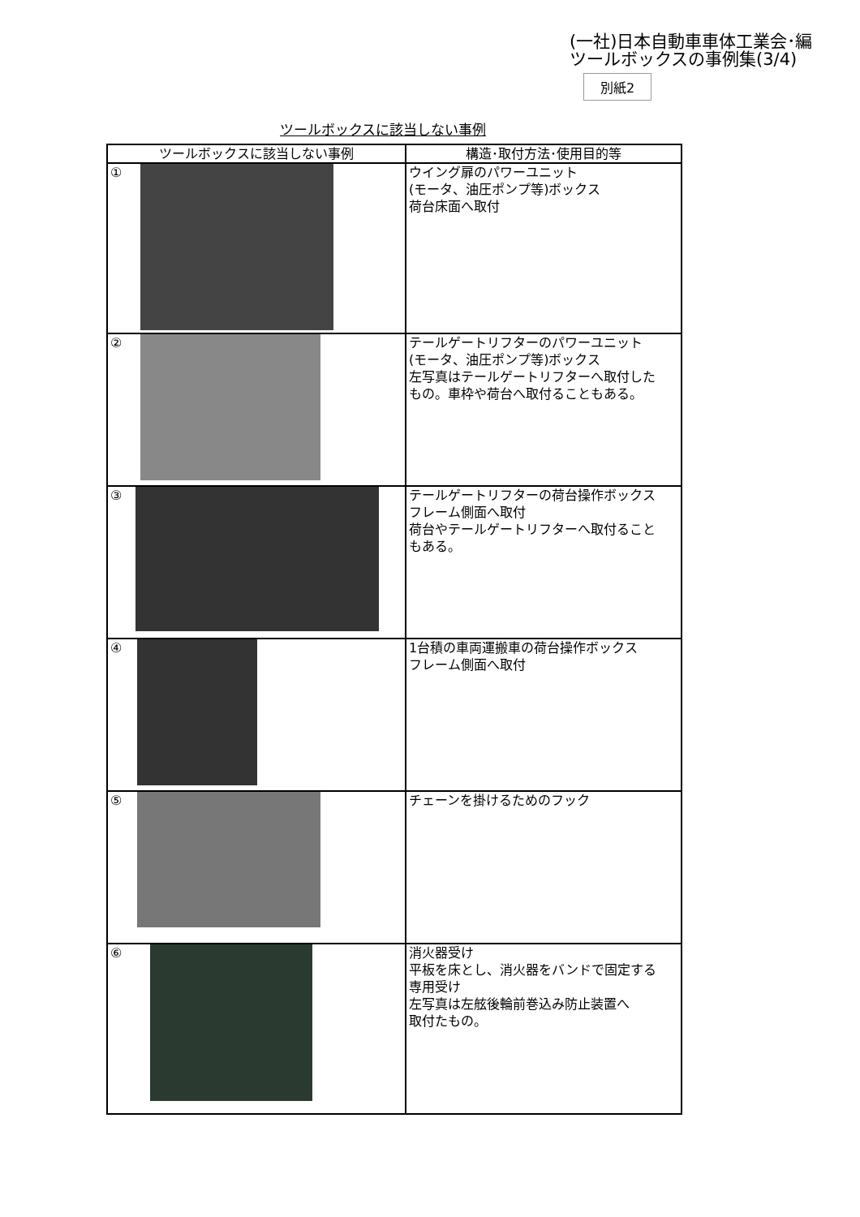(一社)日本自動車車体工業会･編
ツールボックスの事例集(3/4)
ツールボックスに該当しない事例 別紙2
| ツールボックスに該当しない事例 | 構造･取付方法･使用目的等 |
| --- | --- |
| ① | ウイング扉のパワーユニット (モータ、油圧ポンプ等)ボックス 荷台床面へ取付 |
| ② | テールゲートリフターのパワーユニット (モータ、油圧ポンプ等)ボックス 左写真はテールゲートリフターへ取付した もの。車枠や荷台へ取付ることもある。 |
| ③ | テールゲートリフターの荷台操作ボックス フレーム側面へ取付 荷台やテールゲートリフターへ取付ること もある。 |
| ④ | 1台積の車両運搬車の荷台操作ボックス フレーム側面へ取付 |
| ⑤ | チェーンを掛けるためのフック |
| ⑥ | 消火器受け 平板を床とし、消火器をバンドで固定する 専用受け 左写真は左舷後輪前巻込み防止装置へ 取付たもの。 |